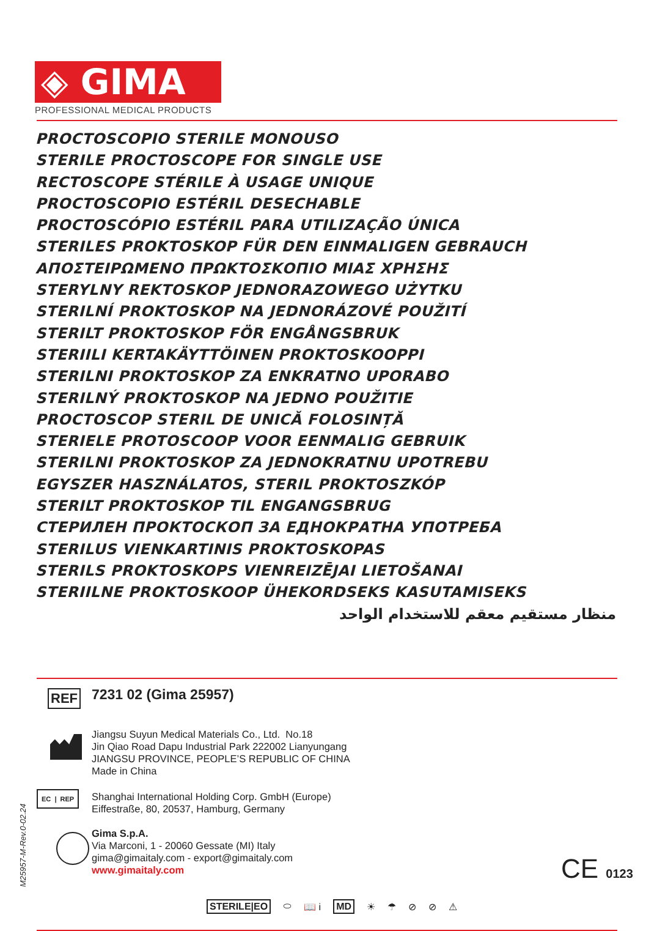◈ GIMA
PROFESSIONAL MEDICAL PRODUCTS
PROCTOSCOPIO STERILE MONOUSO
STERILE PROCTOSCOPE FOR SINGLE USE
RECTOSCOPE STÉRILE À USAGE UNIQUE
PROCTOSCOPIO ESTÉRIL DESECHABLE
PROCTOSCÓPIO ESTÉRIL PARA UTILIZAÇÃO ÚNICA
STERILES PROKTOSKOP FÜR DEN EINMALIGEN GEBRAUCH
ΑΠΟΣΤΕΙΡΩΜΕΝΟ ΠΡΩΚΤΟΣΚΟΠΙΟ ΜΙΑΣ ΧΡΗΣΗΣ
STERYLNY REKTOSKOP JEDNORAZOWEGO UŻYTKU
STERILNÍ PROKTOSKOP NA JEDNORÁZOVÉ POUŽITÍ
STERILT PROKTOSKOP FÖR ENGÅNGSBRUK
STERIILI KERTAKÄYTTÖINEN PROKTOSKOOPPI
STERILNI PROKTOSKOP ZA ENKRATNO UPORABO
STERILNÝ PROKTOSKOP NA JEDNO POUŽITIE
PROCTOSCOP STERIL DE UNICĂ FOLOSINȚĂ
STERIELE PROTOSCOOP VOOR EENMALIG GEBRUIK
STERILNI PROKTOSKOP ZA JEDNOKRATNU UPOTREBU
EGYSZER HASZNÁLATOS, STERIL PROKTOSZKÓP
STERILT PROKTOSKOP TIL ENGANGSBRUG
СТЕРИЛЕН ПРОКТОСКОП ЗА ЕДНОКРАТНА УПОТРЕБА
STERILUS VIENKARTINIS PROKTOSKOPAS
STERILS PROKTOSKOPS VIENREIZĒJAI LIETOŠANAI
STERIILNE PROKTOSKOOP ÜHEKORDSEKS KASUTAMISEKS
منظار مستقيم معقم للاستخدام الواحد
REF 7231 02 (Gima 25957)
Jiangsu Suyun Medical Materials Co., Ltd. No.18
Jin Qiao Road Dapu Industrial Park 222002 Lianyungang
JIANGSU PROVINCE, PEOPLE’S REPUBLIC OF CHINA
Made in China
EC | REP
Shanghai International Holding Corp. GmbH (Europe)
Eiffestraße, 80, 20537, Hamburg, Germany
Gima S.p.A.
Via Marconi, 1 - 20060 Gessate (MI) Italy
gima@gimaitaly.com - export@gimaitaly.com
www.gimaitaly.com
CE 0123
M25957-M-Rev.0-02.24
STERILE|EO ⬭ 📖 i MD ☀ ☂ ⊘ ⊘ ⚠